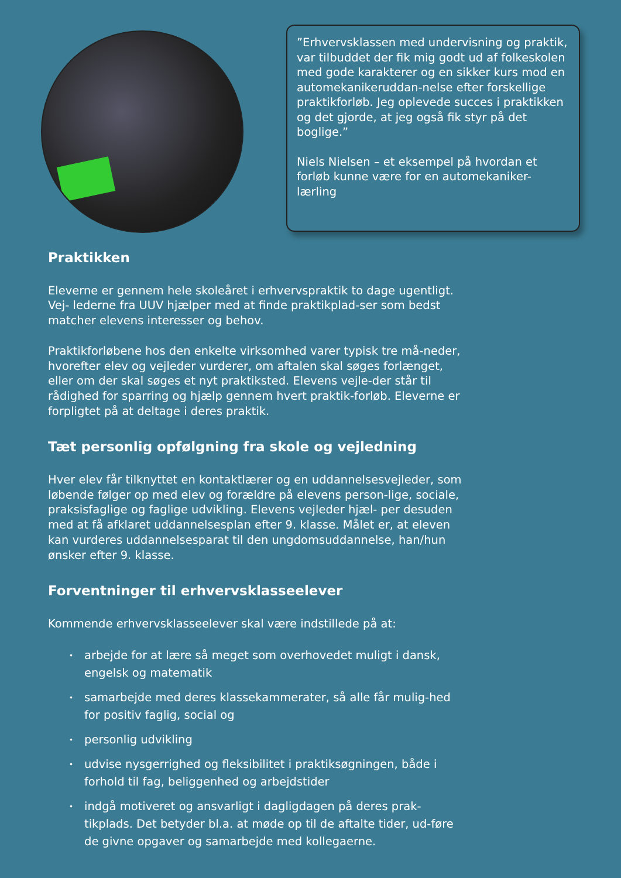”Erhvervsklassen med undervisning og praktik, var tilbuddet der fik mig godt ud af folkeskolen med gode karakterer og en sikker kurs mod en automekanikeruddan-nelse efter forskellige praktikforløb. Jeg oplevede succes i praktikken og det gjorde, at jeg også fik styr på det boglige.”
Niels Nielsen – et eksempel på hvordan et forløb kunne være for en automekaniker-lærling
Praktikken
Eleverne er gennem hele skoleåret i erhvervspraktik to dage ugentligt. Vej- lederne fra UUV hjælper med at finde praktikplad-ser som bedst matcher elevens interesser og behov.
Praktikforløbene hos den enkelte virksomhed varer typisk tre må-neder, hvorefter elev og vejleder vurderer, om aftalen skal søges forlænget, eller om der skal søges et nyt praktiksted. Elevens vejle-der står til rådighed for sparring og hjælp gennem hvert praktik-forløb. Eleverne er forpligtet på at deltage i deres praktik.
Tæt personlig opfølgning fra skole og vejledning
Hver elev får tilknyttet en kontaktlærer og en uddannelsesvejleder, som løbende følger op med elev og forældre på elevens person-lige, sociale, praksisfaglige og faglige udvikling. Elevens vejleder hjæl- per desuden med at få afklaret uddannelsesplan efter 9. klasse. Målet er, at eleven kan vurderes uddannelsesparat til den ungdomsuddannelse, han/hun ønsker efter 9. klasse.
Forventninger til erhvervsklasseelever
Kommende erhvervsklasseelever skal være indstillede på at:
• arbejde for at lære så meget som overhovedet muligt i dansk, engelsk og matematik
• samarbejde med deres klassekammerater, så alle får mulig-hed for positiv faglig, social og
• personlig udvikling
• udvise nysgerrighed og fleksibilitet i praktiksøgningen, både i forhold til fag, beliggenhed og arbejdstider
• indgå motiveret og ansvarligt i dagligdagen på deres prak-tikplads. Det betyder bl.a. at møde op til de aftalte tider, ud-føre de givne opgaver og samarbejde med kollegaerne.